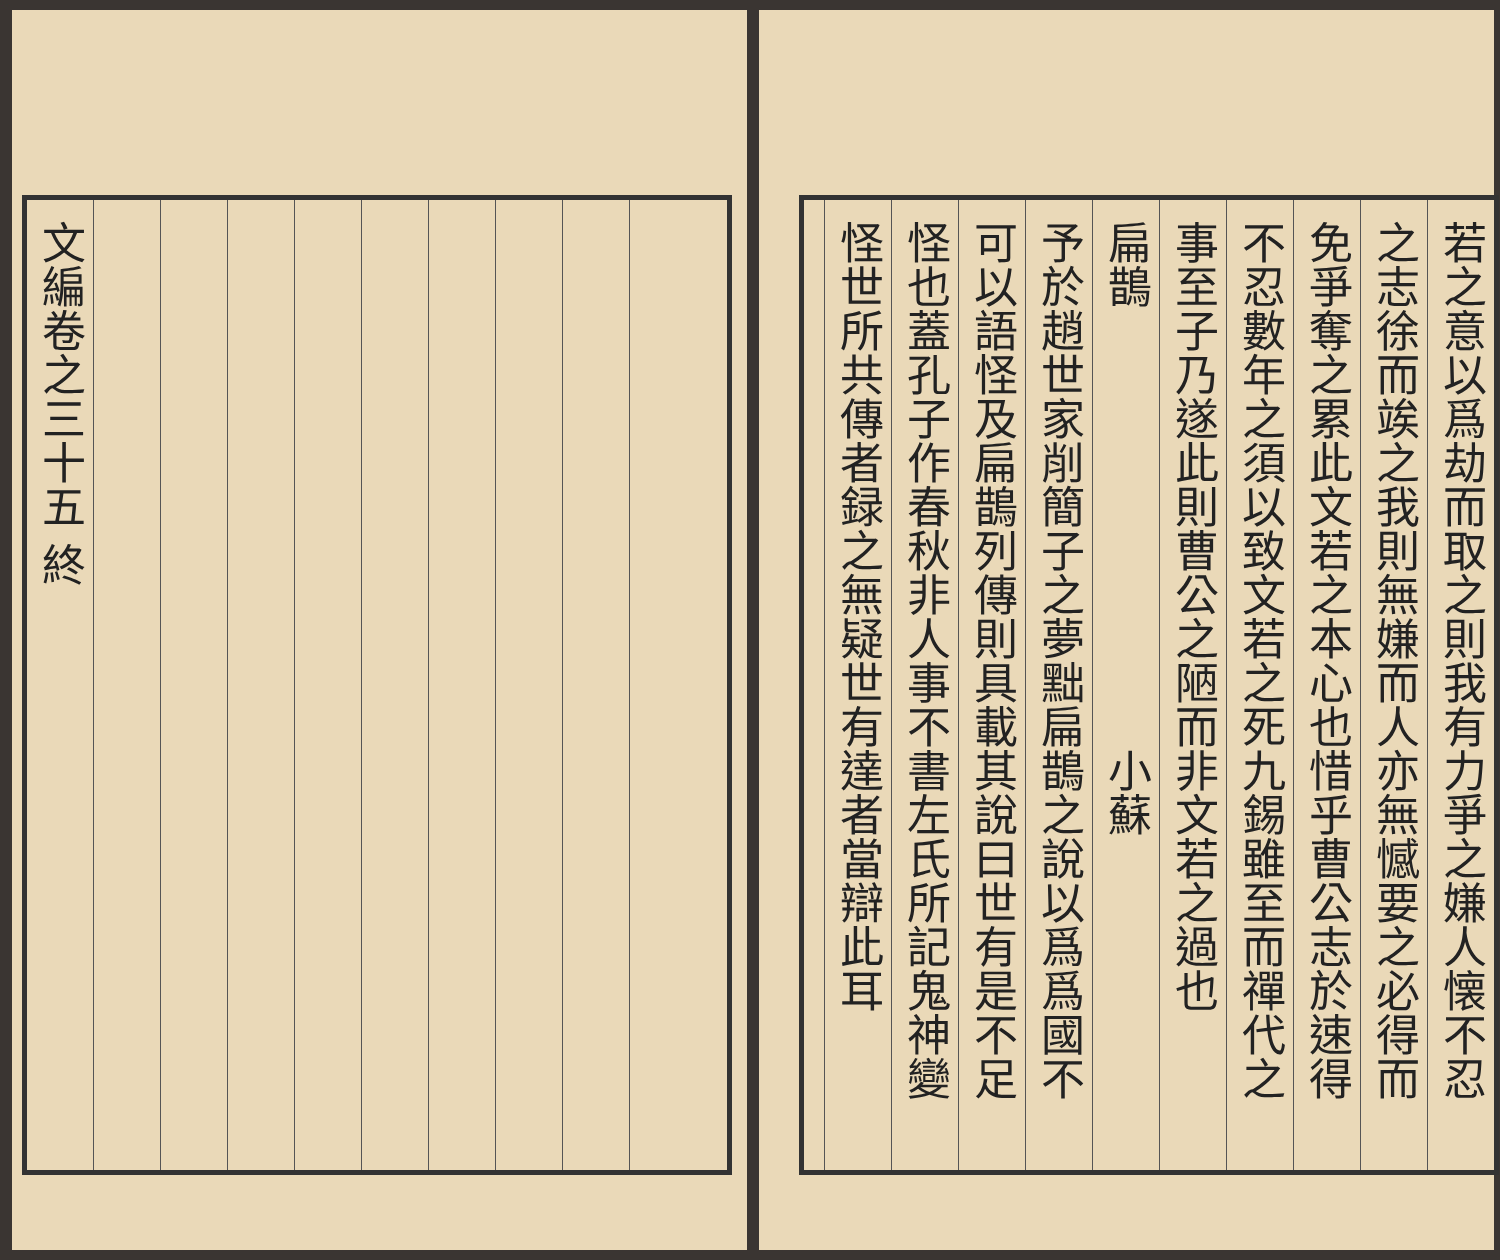文編卷之三十五 終
若之意以爲劫而取之則我有力爭之嫌人懐不忍
之志徐而竢之我則無嫌而人亦無憾要之必得而
免爭奪之累此文若之本心也惜乎曹公志於速得
不忍數年之須以致文若之死九錫雖至而禪代之
事至子乃遂此則曹公之陋而非文若之過也
扁鵲　　　　　　　　　　小蘇
予於趙世家削簡子之夢黜扁鵲之說以爲爲國不
可以語怪及扁鵲列傳則具載其說曰世有是不足
怪也蓋孔子作春秋非人事不書左氏所記鬼神變
怪世所共傳者録之無疑世有達者當辯此耳